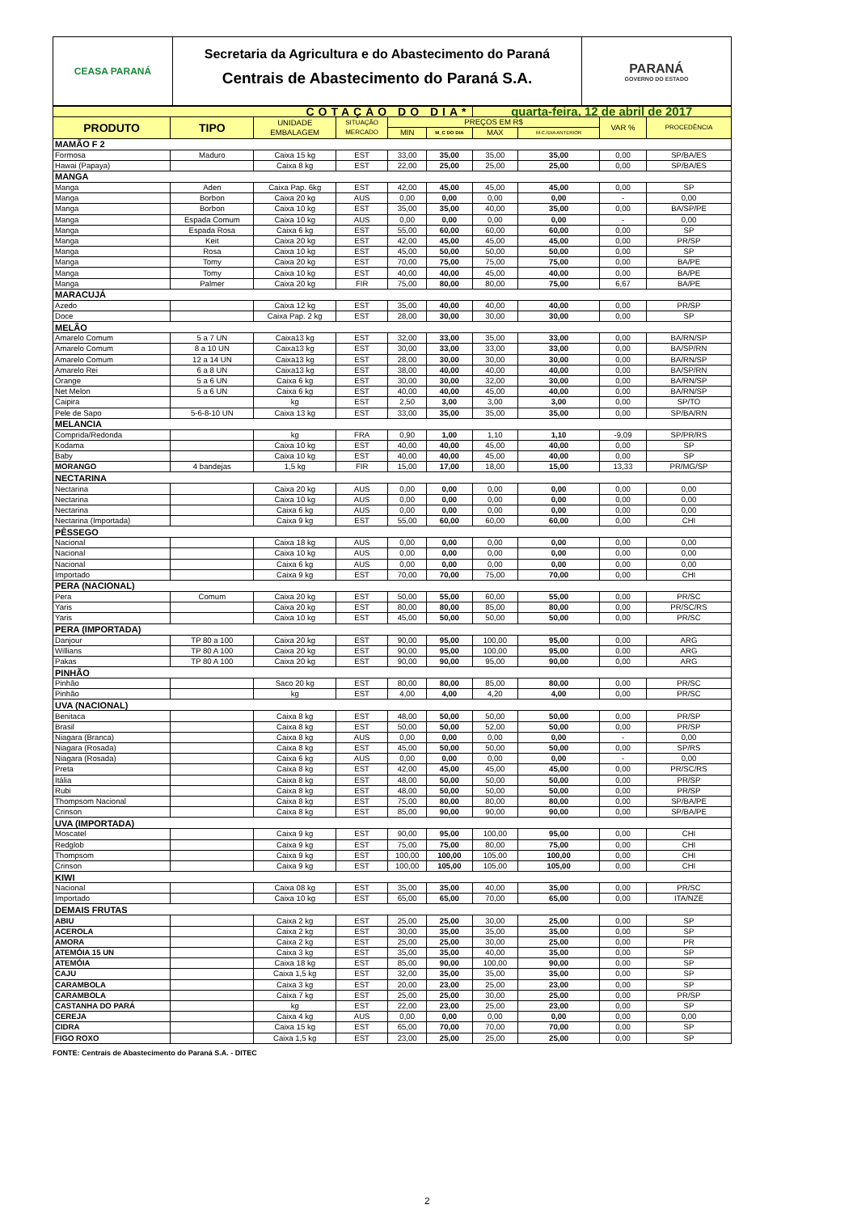CEASA PARANÁ
Secretaria da Agricultura e do Abastecimento do Paraná
Centrais de Abastecimento do Paraná S.A.
PARANÁ
GOVERNO DO ESTADO
| COTAÇÃO DO DIA* | | | | | | quarta-feira, 12 de abril de 2017 | | | |
| --- | --- | --- | --- | --- | --- | --- | --- | --- | --- |
| PRODUTO | TIPO | UNIDADE EMBALAGEM | SITUAÇÃO MERCADO | PREÇOS EM R$ | | | | VAR % | PROCEDÊNCIA |
| | | | | MIN | M_C DO DIA | MAX | M.C./DIA ANTERIOR | | |
| MAMÃO F 2 | | | | | | | | | |
| Formosa | Maduro | Caixa 15 kg | EST | 33,00 | 35,00 | 35,00 | 35,00 | 0,00 | SP/BA/ES |
| Hawai (Papaya) | | Caixa 8 kg | EST | 22,00 | 25,00 | 25,00 | 25,00 | 0,00 | SP/BA/ES |
| MANGA | | | | | | | | | |
| Manga | Aden | Caixa Pap. 6kg | EST | 42,00 | 45,00 | 45,00 | 45,00 | 0,00 | SP |
| Manga | Borbon | Caixa 20 kg | AUS | 0,00 | 0,00 | 0,00 | 0,00 | - | 0,00 |
| Manga | Borbon | Caixa 10 kg | EST | 35,00 | 35,00 | 40,00 | 35,00 | 0,00 | BA/SP/PE |
| Manga | Espada Comum | Caixa 10 kg | AUS | 0,00 | 0,00 | 0,00 | 0,00 | - | 0,00 |
| Manga | Espada Rosa | Caixa 6 kg | EST | 55,00 | 60,00 | 60,00 | 60,00 | 0,00 | SP |
| Manga | Keit | Caixa 20 kg | EST | 42,00 | 45,00 | 45,00 | 45,00 | 0,00 | PR/SP |
| Manga | Rosa | Caixa 10 kg | EST | 45,00 | 50,00 | 50,00 | 50,00 | 0,00 | SP |
| Manga | Tomy | Caixa 20 kg | EST | 70,00 | 75,00 | 75,00 | 75,00 | 0,00 | BA/PE |
| Manga | Tomy | Caixa 10 kg | EST | 40,00 | 40,00 | 45,00 | 40,00 | 0,00 | BA/PE |
| Manga | Palmer | Caixa 20 kg | FIR | 75,00 | 80,00 | 80,00 | 75,00 | 6,67 | BA/PE |
| MARACUJÁ | | | | | | | | | |
| Azedo | | Caixa 12 kg | EST | 35,00 | 40,00 | 40,00 | 40,00 | 0,00 | PR/SP |
| Doce | | Caixa Pap. 2 kg | EST | 28,00 | 30,00 | 30,00 | 30,00 | 0,00 | SP |
| MELÃO | | | | | | | | | |
| Amarelo Comum | 5 a 7 UN | Caixa13 kg | EST | 32,00 | 33,00 | 35,00 | 33,00 | 0,00 | BA/RN/SP |
| Amarelo Comum | 8 a 10 UN | Caixa13 kg | EST | 30,00 | 33,00 | 33,00 | 33,00 | 0,00 | BA/SP/RN |
| Amarelo Comum | 12 a 14 UN | Caixa13 kg | EST | 28,00 | 30,00 | 30,00 | 30,00 | 0,00 | BA/RN/SP |
| Amarelo Rei | 6 a 8 UN | Caixa13 kg | EST | 38,00 | 40,00 | 40,00 | 40,00 | 0,00 | BA/SP/RN |
| Orange | 5 a 6 UN | Caixa 6 kg | EST | 30,00 | 30,00 | 32,00 | 30,00 | 0,00 | BA/RN/SP |
| Net Melon | 5 a 6 UN | Caixa 6 kg | EST | 40,00 | 40,00 | 45,00 | 40,00 | 0,00 | BA/RN/SP |
| Caipira | | kg | EST | 2,50 | 3,00 | 3,00 | 3,00 | 0,00 | SP/TO |
| Pele de Sapo | 5-6-8-10 UN | Caixa 13 kg | EST | 33,00 | 35,00 | 35,00 | 35,00 | 0,00 | SP/BA/RN |
| MELANCIA | | | | | | | | | |
| Comprida/Redonda | | kg | FRA | 0,90 | 1,00 | 1,10 | 1,10 | -9,09 | SP/PR/RS |
| Kodama | | Caixa 10 kg | EST | 40,00 | 40,00 | 45,00 | 40,00 | 0,00 | SP |
| Baby | | Caixa 10 kg | EST | 40,00 | 40,00 | 45,00 | 40,00 | 0,00 | SP |
| MORANGO | 4 bandejas | 1,5 kg | FIR | 15,00 | 17,00 | 18,00 | 15,00 | 13,33 | PR/MG/SP |
| NECTARINA | | | | | | | | | |
| Nectarina | | Caixa 20 kg | AUS | 0,00 | 0,00 | 0,00 | 0,00 | 0,00 | 0,00 |
| Nectarina | | Caixa 10 kg | AUS | 0,00 | 0,00 | 0,00 | 0,00 | 0,00 | 0,00 |
| Nectarina | | Caixa 6 kg | AUS | 0,00 | 0,00 | 0,00 | 0,00 | 0,00 | 0,00 |
| Nectarina (Importada) | | Caixa 9 kg | EST | 55,00 | 60,00 | 60,00 | 60,00 | 0,00 | CHI |
| PÊSSEGO | | | | | | | | | |
| Nacional | | Caixa 18 kg | AUS | 0,00 | 0,00 | 0,00 | 0,00 | 0,00 | 0,00 |
| Nacional | | Caixa 10 kg | AUS | 0,00 | 0,00 | 0,00 | 0,00 | 0,00 | 0,00 |
| Nacional | | Caixa 6 kg | AUS | 0,00 | 0,00 | 0,00 | 0,00 | 0,00 | 0,00 |
| Importado | | Caixa 9 kg | EST | 70,00 | 70,00 | 75,00 | 70,00 | 0,00 | CHI |
| PERA (NACIONAL) | | | | | | | | | |
| Pera | Comum | Caixa 20 kg | EST | 50,00 | 55,00 | 60,00 | 55,00 | 0,00 | PR/SC |
| Yaris | | Caixa 20 kg | EST | 80,00 | 80,00 | 85,00 | 80,00 | 0,00 | PR/SC/RS |
| Yaris | | Caixa 10 kg | EST | 45,00 | 50,00 | 50,00 | 50,00 | 0,00 | PR/SC |
| PERA (IMPORTADA) | | | | | | | | | |
| Danjour | TP 80 a 100 | Caixa 20 kg | EST | 90,00 | 95,00 | 100,00 | 95,00 | 0,00 | ARG |
| Willians | TP 80 A 100 | Caixa 20 kg | EST | 90,00 | 95,00 | 100,00 | 95,00 | 0,00 | ARG |
| Pakas | TP 80 A 100 | Caixa 20 kg | EST | 90,00 | 90,00 | 95,00 | 90,00 | 0,00 | ARG |
| PINHÃO | | | | | | | | | |
| Pinhão | | Saco 20 kg | EST | 80,00 | 80,00 | 85,00 | 80,00 | 0,00 | PR/SC |
| Pinhão | | kg | EST | 4,00 | 4,00 | 4,20 | 4,00 | 0,00 | PR/SC |
| UVA (NACIONAL) | | | | | | | | | |
| Benitaca | | Caixa 8 kg | EST | 48,00 | 50,00 | 50,00 | 50,00 | 0,00 | PR/SP |
| Brasil | | Caixa 8 kg | EST | 50,00 | 50,00 | 52,00 | 50,00 | 0,00 | PR/SP |
| Niagara (Branca) | | Caixa 8 kg | AUS | 0,00 | 0,00 | 0,00 | 0,00 | - | 0,00 |
| Niagara (Rosada) | | Caixa 8 kg | EST | 45,00 | 50,00 | 50,00 | 50,00 | 0,00 | SP/RS |
| Niagara (Rosada) | | Caixa 6 kg | AUS | 0,00 | 0,00 | 0,00 | 0,00 | - | 0,00 |
| Preta | | Caixa 8 kg | EST | 42,00 | 45,00 | 45,00 | 45,00 | 0,00 | PR/SC/RS |
| Itália | | Caixa 8 kg | EST | 48,00 | 50,00 | 50,00 | 50,00 | 0,00 | PR/SP |
| Rubi | | Caixa 8 kg | EST | 48,00 | 50,00 | 50,00 | 50,00 | 0,00 | PR/SP |
| Thompsom Nacional | | Caixa 8 kg | EST | 75,00 | 80,00 | 80,00 | 80,00 | 0,00 | SP/BA/PE |
| Crinson | | Caixa 8 kg | EST | 85,00 | 90,00 | 90,00 | 90,00 | 0,00 | SP/BA/PE |
| UVA (IMPORTADA) | | | | | | | | | |
| Moscatel | | Caixa 9 kg | EST | 90,00 | 95,00 | 100,00 | 95,00 | 0,00 | CHI |
| Redglob | | Caixa 9 kg | EST | 75,00 | 75,00 | 80,00 | 75,00 | 0,00 | CHI |
| Thompsom | | Caixa 9 kg | EST | 100,00 | 100,00 | 105,00 | 100,00 | 0,00 | CHI |
| Crinson | | Caixa 9 kg | EST | 100,00 | 105,00 | 105,00 | 105,00 | 0,00 | CHI |
| KIWI | | | | | | | | | |
| Nacional | | Caixa 08 kg | EST | 35,00 | 35,00 | 40,00 | 35,00 | 0,00 | PR/SC |
| Importado | | Caixa 10 kg | EST | 65,00 | 65,00 | 70,00 | 65,00 | 0,00 | ITA/NZE |
| DEMAIS FRUTAS | | | | | | | | | |
| ABIU | | Caixa 2 kg | EST | 25,00 | 25,00 | 30,00 | 25,00 | 0,00 | SP |
| ACEROLA | | Caixa 2 kg | EST | 30,00 | 35,00 | 35,00 | 35,00 | 0,00 | SP |
| AMORA | | Caixa 2 kg | EST | 25,00 | 25,00 | 30,00 | 25,00 | 0,00 | PR |
| ATEMÓIA 15 UN | | Caixa 3 kg | EST | 35,00 | 35,00 | 40,00 | 35,00 | 0,00 | SP |
| ATEMÓIA | | Caixa 18 kg | EST | 85,00 | 90,00 | 100,00 | 90,00 | 0,00 | SP |
| CAJU | | Caixa 1,5 kg | EST | 32,00 | 35,00 | 35,00 | 35,00 | 0,00 | SP |
| CARAMBOLA | | Caixa 3 kg | EST | 20,00 | 23,00 | 25,00 | 23,00 | 0,00 | SP |
| CARAMBOLA | | Caixa 7 kg | EST | 25,00 | 25,00 | 30,00 | 25,00 | 0,00 | PR/SP |
| CASTANHA DO PARÁ | | kg | EST | 22,00 | 23,00 | 25,00 | 23,00 | 0,00 | SP |
| CEREJA | | Caixa 4 kg | AUS | 0,00 | 0,00 | 0,00 | 0,00 | 0,00 | 0,00 |
| CIDRA | | Caixa 15 kg | EST | 65,00 | 70,00 | 70,00 | 70,00 | 0,00 | SP |
| FIGO ROXO | | Caixa 1,5 kg | EST | 23,00 | 25,00 | 25,00 | 25,00 | 0,00 | SP |
FONTE: Centrais de Abastecimento do Paraná S.A. - DITEC
2